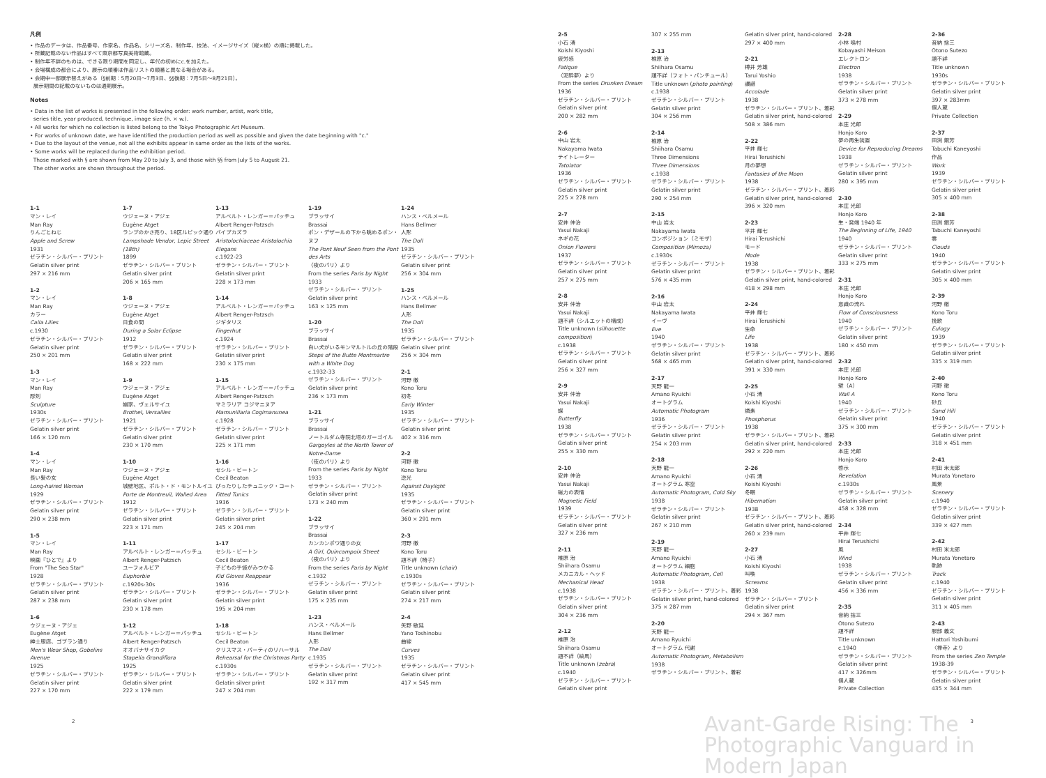凡例
• 作品のデータは、作品番号、作家名、作品名、シリーズ名、制作年、技法、イメージサイズ（縦×横）の順に掲載した。
• 所蔵記載のない作品はすべて東京都写真美術館蔵。
• 制作年不詳のものは、できる限り期間を同定し、年代の初めにc.を加えた。
• 会場構成の都合により、展示の順番は作品リストの順番と異なる場合がある。
• 会期中一部展示替えがある（§前期：5月20日〜7月3日、§§後期：7月5日〜8月21日）。
展示期間の記載のないものは通期展示。
Notes
• Data in the list of works is presented in the following order: work number, artist, work title,
series title, year produced, technique, image size (h. × w.).
• All works for which no collection is listed belong to the Tokyo Photographic Art Museum.
• For works of unknown date, we have identified the production period as well as possible and given the date beginning with "c."
• Due to the layout of the venue, not all the exhibits appear in same order as the lists of the works.
• Some works will be replaced during the exhibition period.
Those marked with § are shown from May 20 to July 3, and those with §§ from July 5 to August 21.
The other works are shown throughout the period.
1-1
マン・レイ
Man Ray
りんごとねじ
Apple and Screw
1931
ゼラチン・シルバー・プリント
Gelatin silver print
297 × 216 mm
1-2
マン・レイ
Man Ray
カラー
Calla Lilies
c.1930
ゼラチン・シルバー・プリント
Gelatin silver print
250 × 201 mm
1-3
マン・レイ
Man Ray
彫刻
Sculpture
1930s
ゼラチン・シルバー・プリント
Gelatin silver print
166 × 120 mm
1-4
マン・レイ
Man Ray
長い髪の女
Long-haired Woman
1929
ゼラチン・シルバー・プリント
Gelatin silver print
290 × 238 mm
1-5
マン・レイ
Man Ray
映画『ひとで』より
From "The Sea Star"
1928
ゼラチン・シルバー・プリント
Gelatin silver print
287 × 238 mm
1-6
ウジェーヌ・アジェ
Eugène Atget
紳士服店、ゴブラン通り
Men's Wear Shop, Gobelins Avenue
1925
ゼラチン・シルバー・プリント
Gelatin silver print
227 × 170 mm
1-7
ウジェーヌ・アジェ
Eugène Atget
ランプのかさ売り、18区ルピック通り
Lampshade Vendor, Lepic Street (18th)
1899
ゼラチン・シルバー・プリント
Gelatin silver print
206 × 165 mm
1-8
ウジェーヌ・アジェ
Eugène Atget
日食の間
During a Solar Eclipse
1912
ゼラチン・シルバー・プリント
Gelatin silver print
168 × 222 mm
1-9
ウジェーヌ・アジェ
Eugène Atget
娼家、ヴェルサイユ
Brothel, Versailles
1921
ゼラチン・シルバー・プリント
Gelatin silver print
230 × 170 mm
1-10
ウジェーヌ・アジェ
Eugène Atget
城壁地区、ポルト・ド・モントルイユ
Porte de Montreuil, Walled Area
1912
ゼラチン・シルバー・プリント
Gelatin silver print
223 × 171 mm
1-11
アルベルト・レンガー＝パッチュ
Albert Renger-Patzsch
ユーフォルビア
Euphorbie
c.1920s-30s
ゼラチン・シルバー・プリント
Gelatin silver print
230 × 178 mm
1-12
アルベルト・レンガー＝パッチュ
Albert Renger-Patzsch
オオバナサイカク
Stapelia Grandiflora
1925
ゼラチン・シルバー・プリント
Gelatin silver print
222 × 179 mm
1-13
アルベルト・レンガー＝パッチュ
Albert Renger-Patzsch
パイプカズラ
Aristolochiaceae Aristolochia Elegans
c.1922-23
ゼラチン・シルバー・プリント
Gelatin silver print
228 × 173 mm
1-14
アルベルト・レンガー＝パッチュ
Albert Renger-Patzsch
ジギタリス
Fingerhut
c.1924
ゼラチン・シルバー・プリント
Gelatin silver print
230 × 175 mm
1-15
アルベルト・レンガー＝パッチュ
Albert Renger-Patzsch
マミラリア コジマニヌア
Mamunillaria Cogimanunea
c.1928
ゼラチン・シルバー・プリント
Gelatin silver print
225 × 171 mm
1-16
セシル・ビートン
Cecil Beaton
ぴったりしたチュニック・コート
Fitted Tunics
1936
ゼラチン・シルバー・プリント
Gelatin silver print
245 × 204 mm
1-17
セシル・ビートン
Cecil Beaton
子どもの手袋がみつかる
Kid Gloves Reappear
1936
ゼラチン・シルバー・プリント
Gelatin silver print
195 × 204 mm
1-18
セシル・ビートン
Cecil Beaton
クリスマス・パーティのリハーサル
Rehearsal for the Christmas Party
c.1930s
ゼラチン・シルバー・プリント
Gelatin silver print
247 × 204 mm
1-19
ブラッサイ
Brassai
ポン・デザールの下から眺めるポン・ヌフ
The Pont Neuf Seen from the Pont des Arts
〈夜のパリ〉より
From the series Paris by Night
1933
ゼラチン・シルバー・プリント
Gelatin silver print
163 × 125 mm
1-20
ブラッサイ
Brassai
白い犬がいるモンマルトルの丘の階段
Steps of the Butte Montmartre with a White Dog
c.1932-33
ゼラチン・シルバー・プリント
Gelatin silver print
236 × 173 mm
1-21
ブラッサイ
Brassai
ノートルダム寺院北塔のガーゴイル
Gargoyles at the North Tower of Notre-Dame
〈夜のパリ〉より
From the series Paris by Night
1933
ゼラチン・シルバー・プリント
Gelatin silver print
173 × 240 mm
1-22
ブラッサイ
Brassai
カンカンポワ通りの女
A Girl, Quincampoix Street
〈夜のパリ〉より
From the series Paris by Night
c.1932
ゼラチン・シルバー・プリント
Gelatin silver print
175 × 235 mm
1-23
ハンス・ベルメール
Hans Bellmer
人形
The Doll
c.1935
ゼラチン・シルバー・プリント
Gelatin silver print
192 × 317 mm
1-24
ハンス・ベルメール
Hans Bellmer
人形
The Doll
1935
ゼラチン・シルバー・プリント
Gelatin silver print
256 × 304 mm
1-25
ハンス・ベルメール
Hans Bellmer
人形
The Doll
1935
ゼラチン・シルバー・プリント
Gelatin silver print
256 × 304 mm
2-1
河野 徹
Kono Toru
初冬
Early Winter
1935
ゼラチン・シルバー・プリント
Gelatin silver print
402 × 316 mm
2-2
河野 徹
Kono Toru
逆光
Against Daylight
1935
ゼラチン・シルバー・プリント
Gelatin silver print
360 × 291 mm
2-3
河野 徹
Kono Toru
題不詳（椅子）
Title unknown (chair)
c.1930s
ゼラチン・シルバー・プリント
Gelatin silver print
274 × 217 mm
2-4
矢野 敏延
Yano Toshinobu
曲線
Curves
1935
ゼラチン・シルバー・プリント
Gelatin silver print
417 × 545 mm
2
2-5
小石 清
Koishi Kiyoshi
疲労感
Fatigue
〈泥酔夢〉より
From the series Drunken Dream
1936
ゼラチン・シルバー・プリント
Gelatin silver print
200 × 282 mm
2-6
中山 岩太
Nakayama Iwata
テイトレーター
Tatolator
1936
ゼラチン・シルバー・プリント
Gelatin silver print
225 × 278 mm
2-7
安井 仲治
Yasui Nakaji
ネギの花
Onion Flowers
1937
ゼラチン・シルバー・プリント
Gelatin silver print
257 × 275 mm
2-8
安井 仲治
Yasui Nakaji
題不詳（シルエットの構成）
Title unknown (silhouette composition)
c.1938
ゼラチン・シルバー・プリント
Gelatin silver print
256 × 327 mm
2-9
安井 仲治
Yasui Nakaji
蝶
Butterfly
1938
ゼラチン・シルバー・プリント
Gelatin silver print
255 × 330 mm
2-10
安井 仲治
Yasui Nakaji
磁力の表情
Magnetic Field
1939
ゼラチン・シルバー・プリント
Gelatin silver print
327 × 236 mm
2-11
椎原 治
Shiihara Osamu
メカニカル・ヘッド
Mechanical Head
c.1938
ゼラチン・シルバー・プリント
Gelatin silver print
304 × 236 mm
2-12
椎原 治
Shiihara Osamu
題不詳（縞馬）
Title unknown (zebra)
c.1940
ゼラチン・シルバー・プリント
Gelatin silver print
307 × 255 mm
2-13
椎原 治
Shiihara Osamu
題不詳（フォト・パンチュール）
Title unknown (photo painting)
c.1938
ゼラチン・シルバー・プリント
Gelatin silver print
304 × 256 mm
2-14
椎原 治
Shiihara Osamu
Three Dimensions
Three Dimensions
c.1938
ゼラチン・シルバー・プリント
Gelatin silver print
290 × 254 mm
2-15
中山 岩太
Nakayama Iwata
コンポジション（ミモザ）
Composition (Mimoza)
c.1930s
ゼラチン・シルバー・プリント
Gelatin silver print
576 × 435 mm
2-16
中山 岩太
Nakayama Iwata
イーヴ
Eve
1940
ゼラチン・シルバー・プリント
Gelatin silver print
568 × 465 mm
2-17
天野 龍一
Amano Ryuichi
オートグラム
Automatic Photogram
1936
ゼラチン・シルバー・プリント
Gelatin silver print
254 × 203 mm
2-18
天野 龍一
Amano Ryuichi
オートグラム 寒空
Automatic Photogram, Cold Sky
1938
ゼラチン・シルバー・プリント
Gelatin silver print
267 × 210 mm
2-19
天野 龍一
Amano Ryuichi
オートグラム 細胞
Automatic Photogram, Cell
1938
ゼラチン・シルバー・プリント、着彩
Gelatin silver print, hand-colored
375 × 287 mm
2-20
天野 龍一
Amano Ryuichi
オートグラム 代謝
Automatic Photogram, Metabolism
1938
ゼラチン・シルバー・プリント、着彩
Gelatin silver print, hand-colored
297 × 400 mm
2-21
樽井 芳雄
Tarui Yoshio
讃譜
Accolade
1938
ゼラチン・シルバー・プリント、着彩
Gelatin silver print, hand-colored
508 × 386 mm
2-22
平井 輝七
Hirai Terushichi
月の夢想
Fantasies of the Moon
1938
ゼラチン・シルバー・プリント、着彩
Gelatin silver print, hand-colored
396 × 320 mm
2-23
平井 輝七
Hirai Terushichi
モード
Mode
1938
ゼラチン・シルバー・プリント、着彩
Gelatin silver print, hand-colored
418 × 298 mm
2-24
平井 輝七
Hirai Terushichi
生命
Life
1938
ゼラチン・シルバー・プリント、着彩
Gelatin silver print, hand-colored
391 × 330 mm
2-25
小石 清
Koishi Kiyoshi
燐素
Phosphorus
1938
ゼラチン・シルバー・プリント、着彩
Gelatin silver print, hand-colored
292 × 220 mm
2-26
小石 清
Koishi Kiyoshi
冬眠
Hibernation
1938
ゼラチン・シルバー・プリント、着彩
Gelatin silver print, hand-colored
260 × 239 mm
2-27
小石 清
Koishi Kiyoshi
叫喚
Screams
1938
ゼラチン・シルバー・プリント
Gelatin silver print
294 × 367 mm
2-28
小林 鳴村
Kobayashi Meison
エレクトロン
Electron
1938
ゼラチン・シルバー・プリント
Gelatin silver print
373 × 278 mm
2-29
本庄 光郎
Honjo Koro
夢の再生装置
Device for Reproducing Dreams
1938
ゼラチン・シルバー・プリント
Gelatin silver print
280 × 395 mm
2-30
本庄 光郎
Honjo Koro
生・発端 1940 年
The Beginning of Life, 1940
1940
ゼラチン・シルバー・プリント
Gelatin silver print
333 × 275 mm
2-31
本庄 光郎
Honjo Koro
意識の流れ
Flow of Consciousness
1940
ゼラチン・シルバー・プリント
Gelatin silver print
180 × 450 mm
2-32
本庄 光郎
Honjo Koro
壁（A）
Wall A
1940
ゼラチン・シルバー・プリント
Gelatin silver print
375 × 300 mm
2-33
本庄 光郎
Honjo Koro
啓示
Revelation
c.1930s
ゼラチン・シルバー・プリント
Gelatin silver print
458 × 328 mm
2-34
平井 輝七
Hirai Terushichi
風
Wind
1938
ゼラチン・シルバー・プリント
Gelatin silver print
456 × 336 mm
2-35
音納 捨三
Otono Sutezo
題不詳
Title unknown
c.1940
ゼラチン・シルバー・プリント
Gelatin silver print
417 × 326mm
個人蔵
Private Collection
2-36
音納 捨三
Otono Sutezo
題不詳
Title unknown
1930s
ゼラチン・シルバー・プリント
Gelatin silver print
397 × 283mm
個人蔵
Private Collection
2-37
田渕 銀芳
Tabuchi Kaneyoshi
作品
Work
1939
ゼラチン・シルバー・プリント
Gelatin silver print
305 × 400 mm
2-38
田渕 銀芳
Tabuchi Kaneyoshi
雲
Clouds
1940
ゼラチン・シルバー・プリント
Gelatin silver print
305 × 400 mm
2-39
河野 徹
Kono Toru
挽歌
Eulogy
1939
ゼラチン・シルバー・プリント
Gelatin silver print
335 × 319 mm
2-40
河野 徹
Kono Toru
砂丘
Sand Hill
1940
ゼラチン・シルバー・プリント
Gelatin silver print
318 × 451 mm
2-41
村田 米太郎
Murata Yonetaro
風景
Scenery
c.1940
ゼラチン・シルバー・プリント
Gelatin silver print
339 × 427 mm
2-42
村田 米太郎
Murata Yonetaro
軌跡
Track
c.1940
ゼラチン・シルバー・プリント
Gelatin silver print
311 × 405 mm
2-43
服部 義文
Hattori Yoshibumi
〈禅寺〉より
From the series Zen Temple
1938-39
ゼラチン・シルバー・プリント
Gelatin silver print
435 × 344 mm
Avant-Garde Rising: The Photographic Vanguard in Modern Japan
3